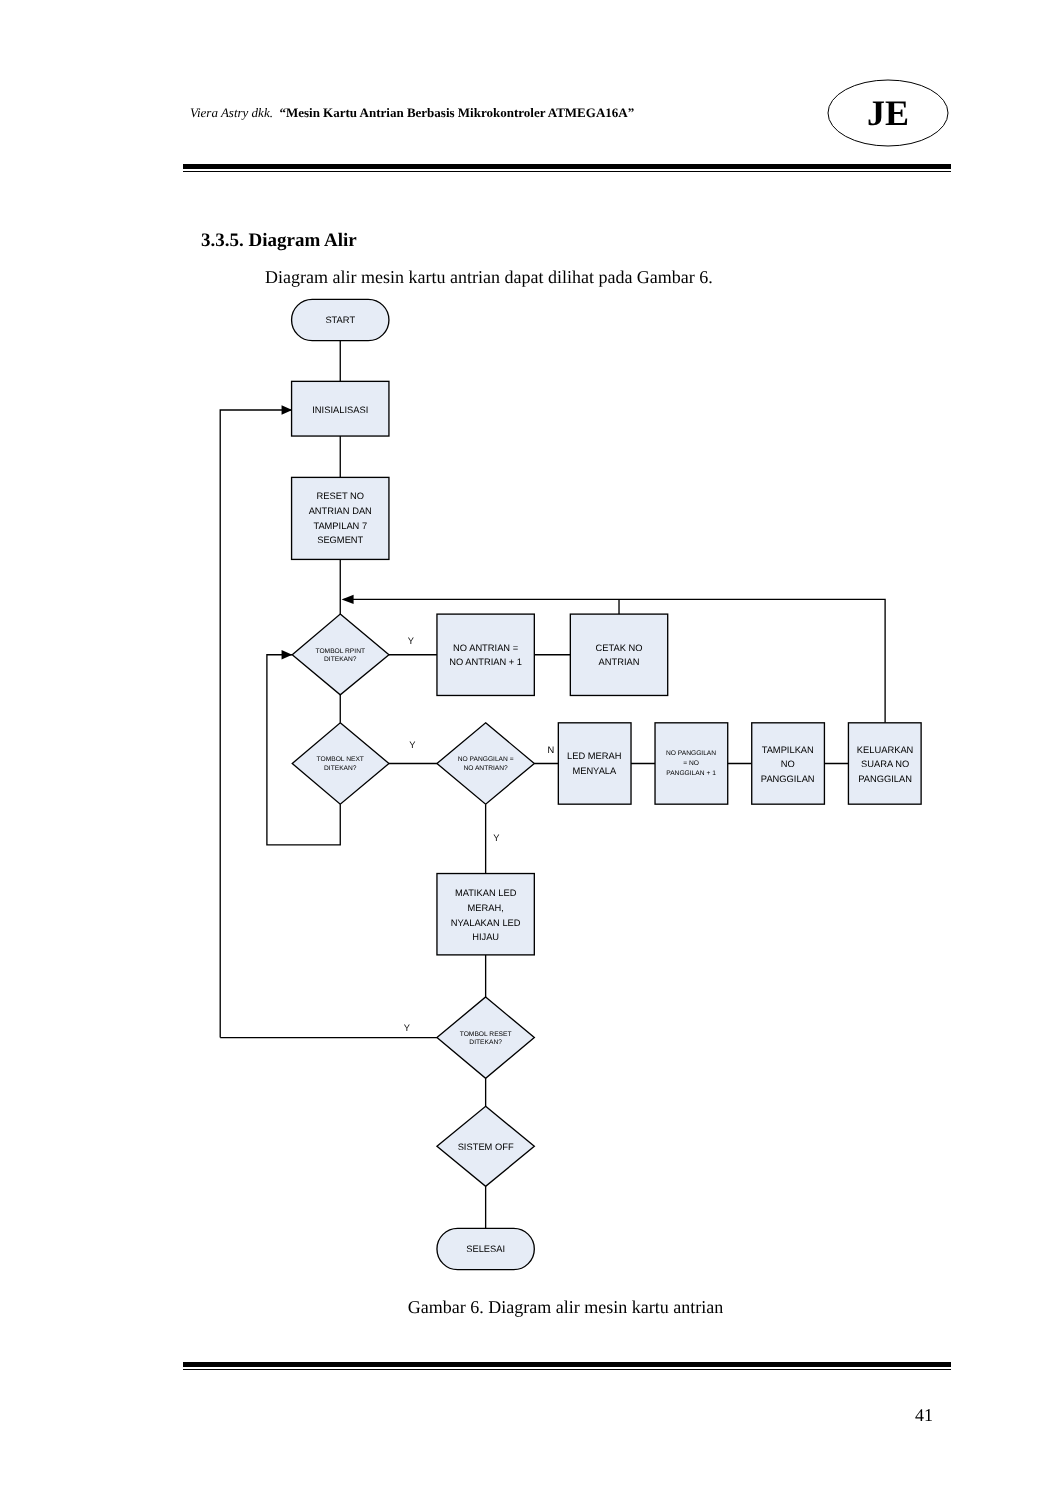Viera Astry dkk. “Mesin Kartu Antrian Berbasis Mikrokontroler ATMEGA16A”
JE
3.3.5. Diagram Alir
Diagram alir mesin kartu antrian dapat dilihat pada Gambar 6.
START
INISIALISASI
RESET NO
ANTRIAN DAN
TAMPILAN 7
SEGMENT
TOMBOL RPINT
DITEKAN?
Y
NO ANTRIAN =
NO ANTRIAN + 1
CETAK NO
ANTRIAN
TOMBOL NEXT
DITEKAN?
Y
NO PANGGILAN =
NO ANTRIAN?
N
LED MERAH
MENYALA
NO PANGGILAN
= NO
PANGGILAN + 1
TAMPILKAN
NO
PANGGILAN
KELUARKAN
SUARA NO
PANGGILAN
Y
MATIKAN LED
MERAH,
NYALAKAN LED
HIJAU
Y
TOMBOL RESET
DITEKAN?
SISTEM OFF
SELESAI
Gambar 6. Diagram alir mesin kartu antrian
41